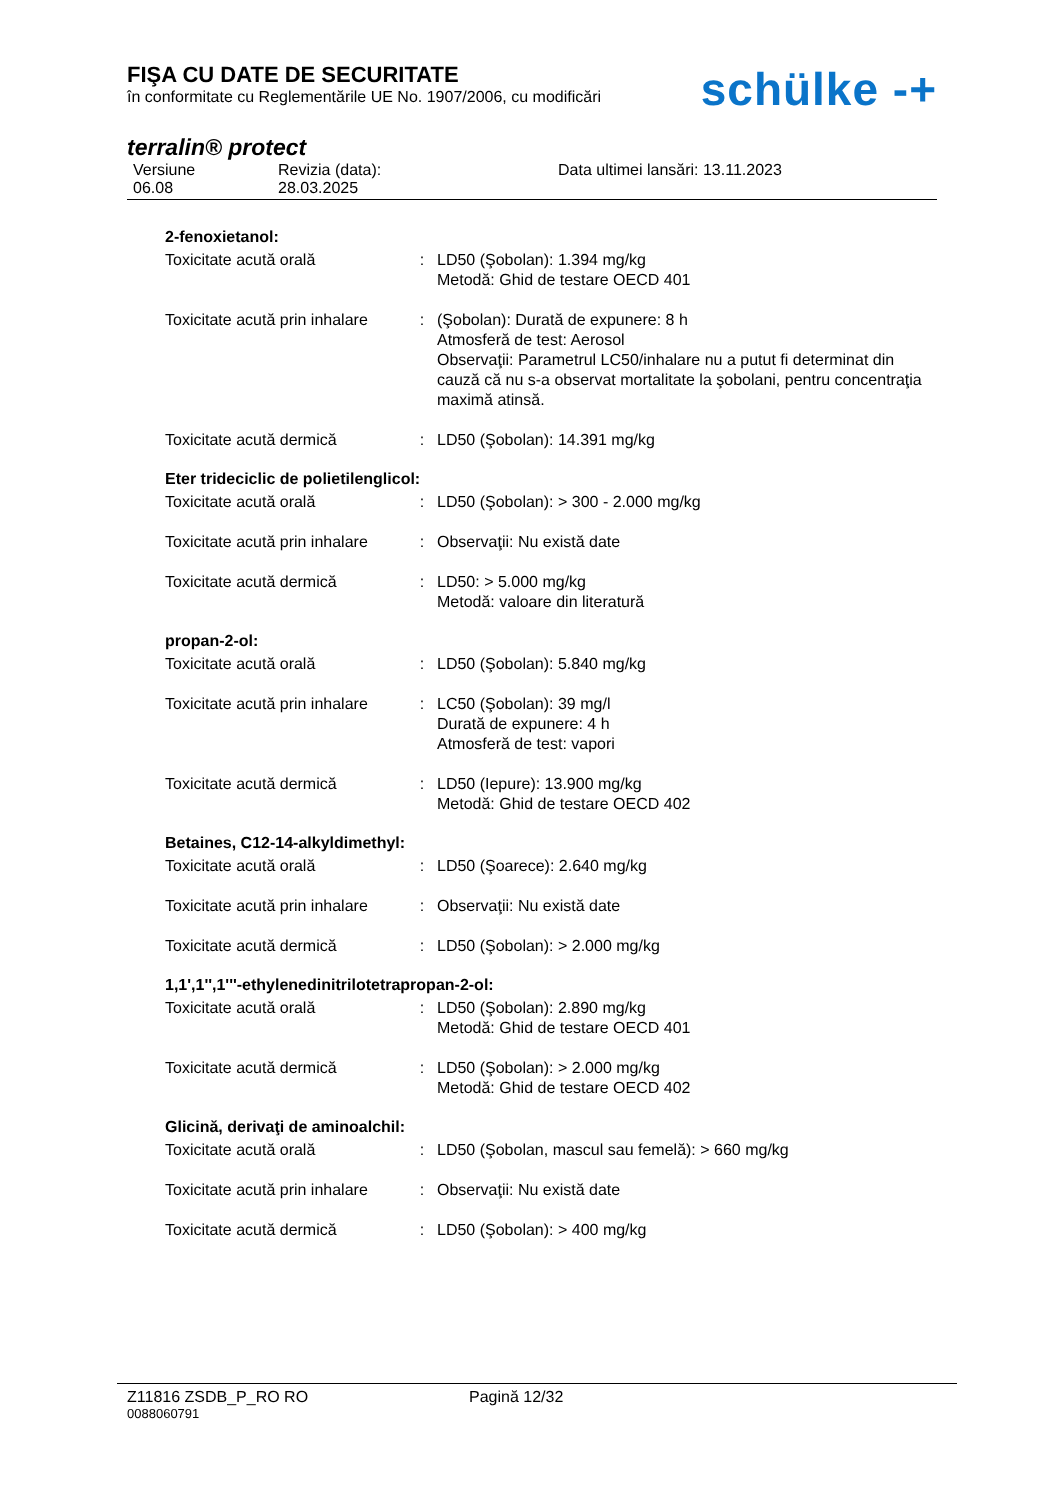FIŞA CU DATE DE SECURITATE
în conformitate cu Reglementările UE No. 1907/2006, cu modificări
schülke -+
terralin® protect
Versiune
06.08
Revizia (data):
28.03.2025
Data ultimei lansări: 13.11.2023
2-fenoxietanol:
Toxicitate acută orală : LD50 (Şobolan): 1.394 mg/kg
Metodă: Ghid de testare OECD 401
Toxicitate acută prin inhalare
: (Şobolan): Durată de expunere: 8 h
Atmosferă de test: Aerosol
Observaţii: Parametrul LC50/inhalare nu a putut fi determinat din cauză că nu s-a observat mortalitate la şobolani, pentru concentraţia maximă atinsă.
Toxicitate acută dermică : LD50 (Şobolan): 14.391 mg/kg
Eter trideciclic de polietilenglicol:
Toxicitate acută orală : LD50 (Şobolan): > 300 - 2.000 mg/kg
Toxicitate acută prin inhalare
: Observaţii: Nu există date
Toxicitate acută dermică : LD50: > 5.000 mg/kg
Metodă: valoare din literatură
propan-2-ol:
Toxicitate acută orală : LD50 (Şobolan): 5.840 mg/kg
Toxicitate acută prin inhalare
: LC50 (Şobolan): 39 mg/l
Durată de expunere: 4 h
Atmosferă de test: vapori
Toxicitate acută dermică : LD50 (Iepure): 13.900 mg/kg
Metodă: Ghid de testare OECD 402
Betaines, C12-14-alkyldimethyl:
Toxicitate acută orală : LD50 (Şoarece): 2.640 mg/kg
Toxicitate acută prin inhalare
: Observaţii: Nu există date
Toxicitate acută dermică : LD50 (Şobolan): > 2.000 mg/kg
1,1',1'',1'''-ethylenedinitrilotetrapropan-2-ol:
Toxicitate acută orală : LD50 (Şobolan): 2.890 mg/kg
Metodă: Ghid de testare OECD 401
Toxicitate acută dermică : LD50 (Şobolan): > 2.000 mg/kg
Metodă: Ghid de testare OECD 402
Glicină, derivaţi de aminoalchil:
Toxicitate acută orală : LD50 (Şobolan, mascul sau femelă): > 660 mg/kg
Toxicitate acută prin inhalare
: Observaţii: Nu există date
Toxicitate acută dermică : LD50 (Şobolan): > 400 mg/kg
Z11816 ZSDB_P_RO RO Pagină 12/32
0088060791